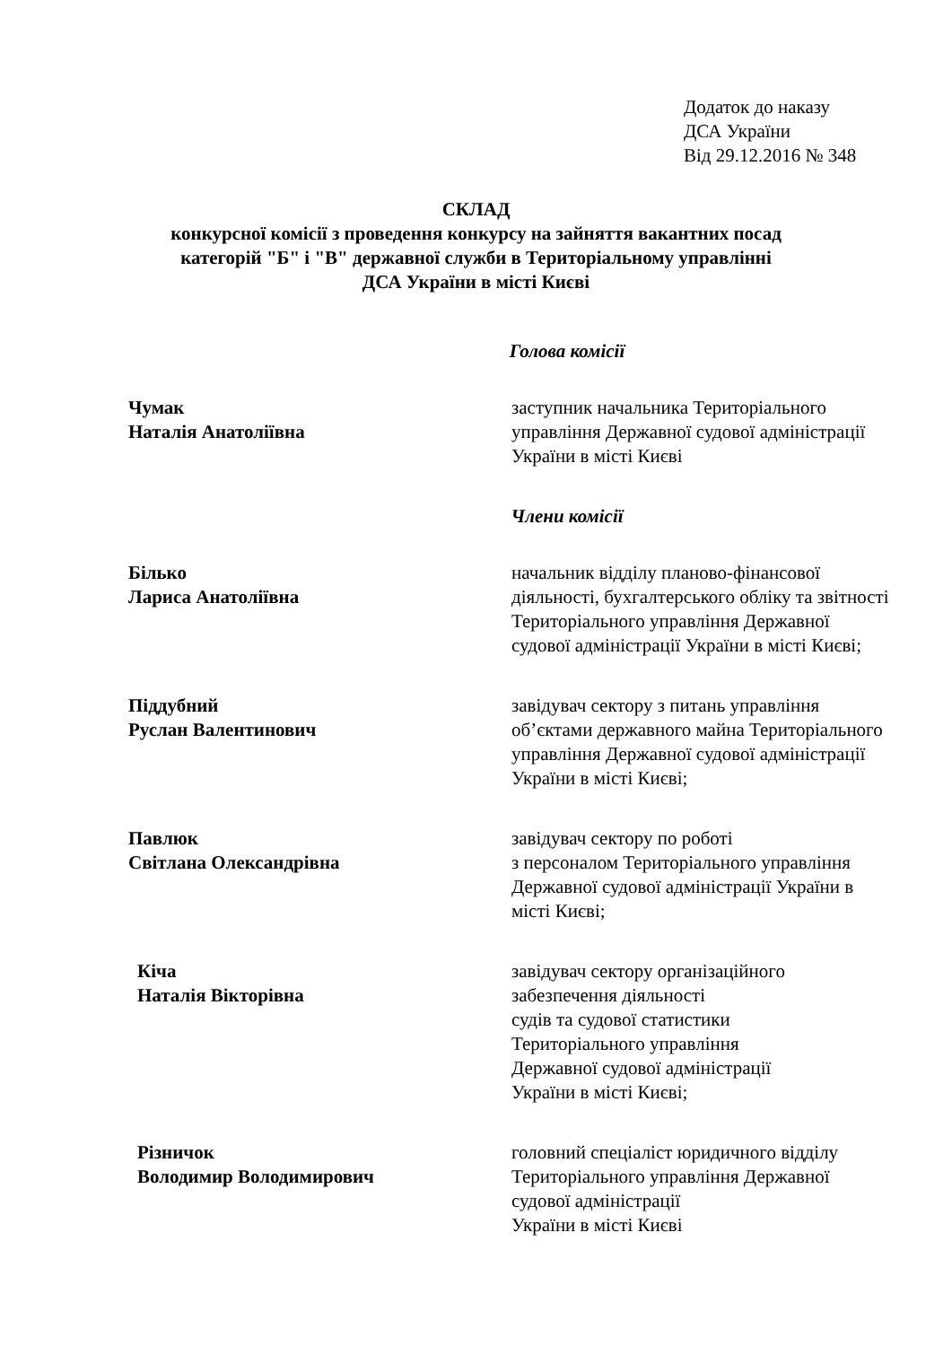Додаток до наказу
ДСА України
Від 29.12.2016 № 348
СКЛАД
конкурсної комісії з проведення конкурсу на зайняття вакантних посад
категорій "Б" і "В" державної служби в Територіальному управлінні
ДСА України в місті Києві
Голова комісії
Чумак
Наталія Анатоліївна
заступник начальника Територіального управління Державної судової адміністрації України в місті Києві
Члени комісії
Білько
Лариса Анатоліївна
начальник відділу планово-фінансової діяльності, бухгалтерського обліку та звітності Територіального управління Державної судової адміністрації України в місті Києві;
Піддубний
Руслан Валентинович
завідувач сектору з питань управління об’єктами державного майна Територіального управління Державної судової адміністрації України в місті Києві;
Павлюк
Світлана Олександрівна
завідувач сектору по роботі
з персоналом Територіального управління Державної судової адміністрації України в місті Києві;
Кіча
Наталія Вікторівна
завідувач сектору організаційного забезпечення діяльності
судів та судової статистики
Територіального управління
Державної судової адміністрації
України в місті Києві;
Різничок
Володимир Володимирович
головний спеціаліст юридичного відділу Територіального управління Державної судової адміністрації
України в місті Києві